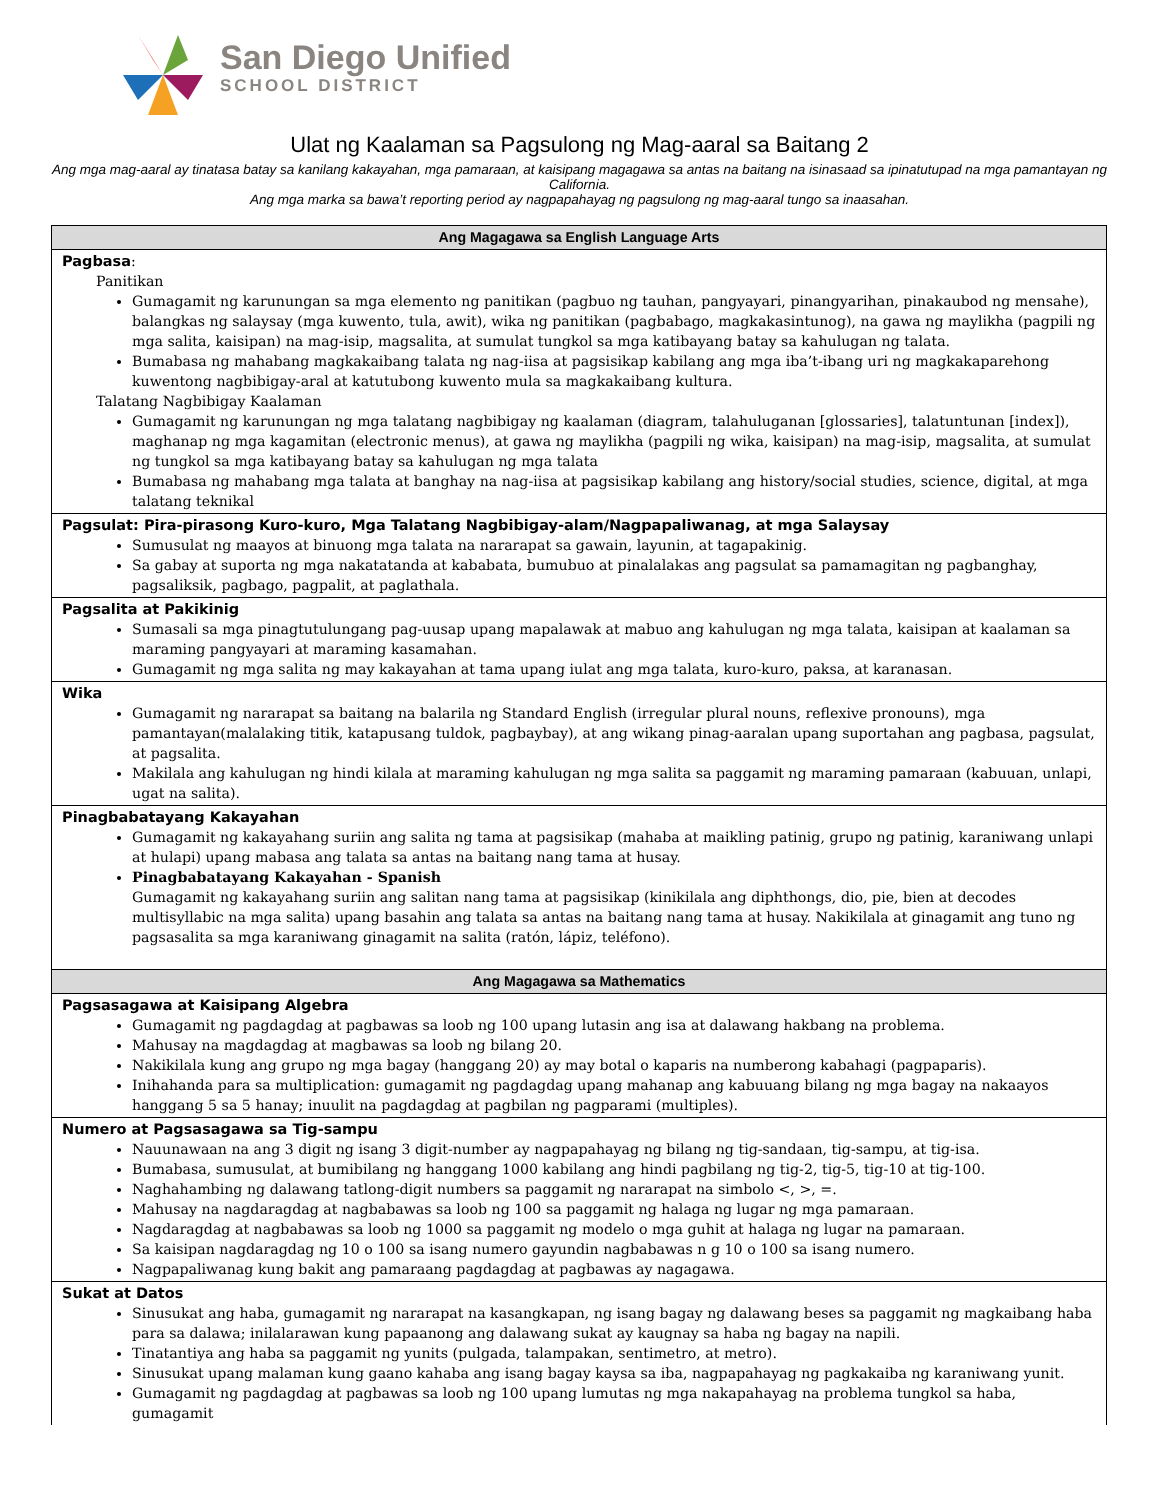San Diego Unified
SCHOOL DISTRICT
Ulat ng Kaalaman sa Pagsulong ng Mag-aaral sa Baitang 2
Ang mga mag-aaral ay tinatasa batay sa kanilang kakayahan, mga pamaraan, at kaisipang magagawa sa antas na baitang na isinasaad sa ipinatutupad na mga pamantayan ng California.
Ang mga marka sa bawa’t reporting period ay nagpapahayag ng pagsulong ng mag-aaral tungo sa inaasahan.
| Ang Magagawa sa English Language Arts |
| --- |
| Pagbasa : Panitikan Gumagamit ng karunungan sa mga elemento ng panitikan (pagbuo ng tauhan, pangyayari, pinangyarihan, pinakaubod ng mensahe), balangkas ng salaysay (mga kuwento, tula, awit), wika ng panitikan (pagbabago, magkakasintunog), na gawa ng maylikha (pagpili ng mga salita, kaisipan) na mag-isip, magsalita, at sumulat tungkol sa mga katibayang batay sa kahulugan ng talata. Bumabasa ng mahabang magkakaibang talata ng nag-iisa at pagsisikap kabilang ang mga iba’t-ibang uri ng magkakaparehong kuwentong nagbibigay-aral at katutubong kuwento mula sa magkakaibang kultura. Talatang Nagbibigay Kaalaman Gumagamit ng karunungan ng mga talatang nagbibigay ng kaalaman (diagram, talahuluganan [glossaries], talatuntunan [index]), maghanap ng mga kagamitan (electronic menus), at gawa ng maylikha (pagpili ng wika, kaisipan) na mag-isip, magsalita, at sumulat ng tungkol sa mga katibayang batay sa kahulugan ng mga talata Bumabasa ng mahabang mga talata at banghay na nag-iisa at pagsisikap kabilang ang history/social studies, science, digital, at mga talatang teknikal |
| Pagsulat: Pira-pirasong Kuro-kuro, Mga Talatang Nagbibigay-alam/Nagpapaliwanag, at mga Salaysay Sumusulat ng maayos at binuong mga talata na nararapat sa gawain, layunin, at tagapakinig. Sa gabay at suporta ng mga nakatatanda at kababata, bumubuo at pinalalakas ang pagsulat sa pamamagitan ng pagbanghay, pagsaliksik, pagbago, pagpalit, at paglathala. |
| Pagsalita at Pakikinig Sumasali sa mga pinagtutulungang pag-uusap upang mapalawak at mabuo ang kahulugan ng mga talata, kaisipan at kaalaman sa maraming pangyayari at maraming kasamahan. Gumagamit ng mga salita ng may kakayahan at tama upang iulat ang mga talata, kuro-kuro, paksa, at karanasan. |
| Wika Gumagamit ng nararapat sa baitang na balarila ng Standard English (irregular plural nouns, reflexive pronouns), mga pamantayan(malalaking titik, katapusang tuldok, pagbaybay), at ang wikang pinag-aaralan upang suportahan ang pagbasa, pagsulat, at pagsalita. Makilala ang kahulugan ng hindi kilala at maraming kahulugan ng mga salita sa paggamit ng maraming pamaraan (kabuuan, unlapi, ugat na salita). |
| Pinagbabatayang Kakayahan Gumagamit ng kakayahang suriin ang salita ng tama at pagsisikap (mahaba at maikling patinig, grupo ng patinig, karaniwang unlapi at hulapi) upang mabasa ang talata sa antas na baitang nang tama at husay. Pinagbabatayang Kakayahan - Spanish Gumagamit ng kakayahang suriin ang salitan nang tama at pagsisikap (kinikilala ang diphthongs, dio, pie, bien at decodes multisyllabic na mga salita) upang basahin ang talata sa antas na baitang nang tama at husay. Nakikilala at ginagamit ang tuno ng pagsasalita sa mga karaniwang ginagamit na salita (ratón, lápiz, teléfono). |
| Ang Magagawa sa Mathematics |
| Pagsasagawa at Kaisipang Algebra Gumagamit ng pagdagdag at pagbawas sa loob ng 100 upang lutasin ang isa at dalawang hakbang na problema. Mahusay na magdagdag at magbawas sa loob ng bilang 20. Nakikilala kung ang grupo ng mga bagay (hanggang 20) ay may botal o kaparis na numberong kabahagi (pagpaparis). Inihahanda para sa multiplication: gumagamit ng pagdagdag upang mahanap ang kabuuang bilang ng mga bagay na nakaayos hanggang 5 sa 5 hanay; inuulit na pagdagdag at pagbilan ng pagparami (multiples). |
| Numero at Pagsasagawa sa Tig-sampu Nauunawaan na ang 3 digit ng isang 3 digit-number ay nagpapahayag ng bilang ng tig-sandaan, tig-sampu, at tig-isa. Bumabasa, sumusulat, at bumibilang ng hanggang 1000 kabilang ang hindi pagbilang ng tig-2, tig-5, tig-10 at tig-100. Naghahambing ng dalawang tatlong-digit numbers sa paggamit ng nararapat na simbolo <, >, =. Mahusay na nagdaragdag at nagbabawas sa loob ng 100 sa paggamit ng halaga ng lugar ng mga pamaraan. Nagdaragdag at nagbabawas sa loob ng 1000 sa paggamit ng modelo o mga guhit at halaga ng lugar na pamaraan. Sa kaisipan nagdaragdag ng 10 o 100 sa isang numero gayundin nagbabawas n g 10 o 100 sa isang numero. Nagpapaliwanag kung bakit ang pamaraang pagdagdag at pagbawas ay nagagawa. |
| Sukat at Datos Sinusukat ang haba, gumagamit ng nararapat na kasangkapan, ng isang bagay ng dalawang beses sa paggamit ng magkaibang haba para sa dalawa; inilalarawan kung papaanong ang dalawang sukat ay kaugnay sa haba ng bagay na napili. Tinatantiya ang haba sa paggamit ng yunits (pulgada, talampakan, sentimetro, at metro). Sinusukat upang malaman kung gaano kahaba ang isang bagay kaysa sa iba, nagpapahayag ng pagkakaiba ng karaniwang yunit. Gumagamit ng pagdagdag at pagbawas sa loob ng 100 upang lumutas ng mga nakapahayag na problema tungkol sa haba, gumagamit |